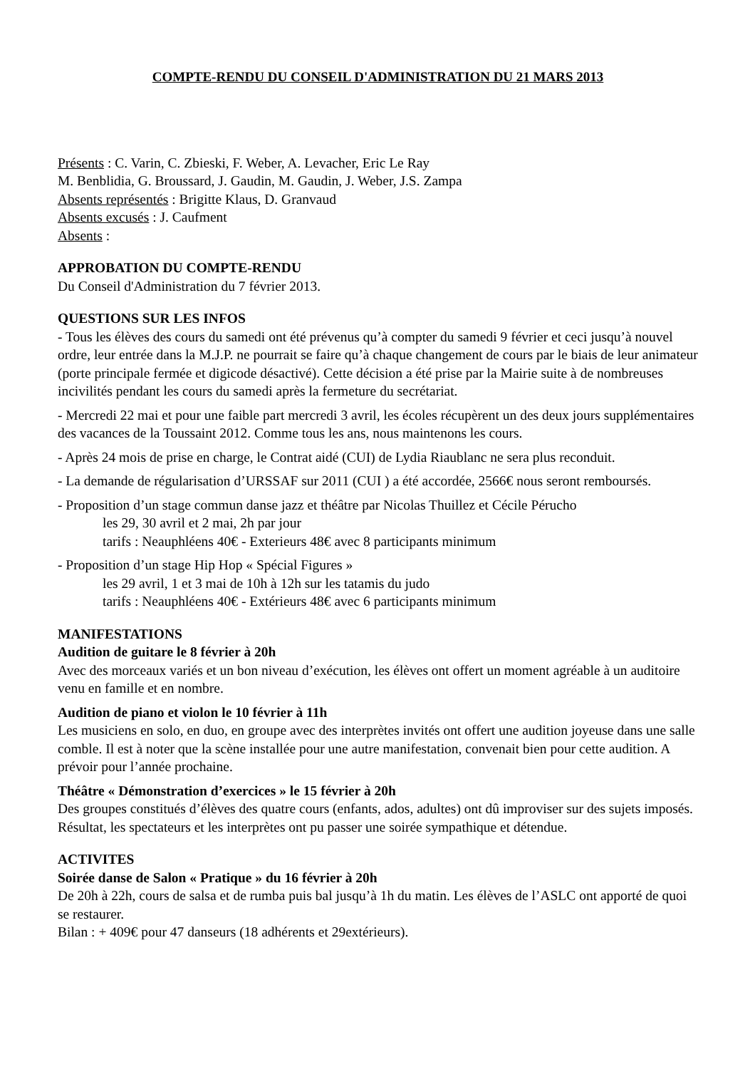COMPTE-RENDU DU CONSEIL D'ADMINISTRATION DU 21 MARS 2013
Présents : C. Varin, C. Zbieski, F. Weber, A. Levacher, Eric Le Ray
M. Benblidia, G. Broussard, J. Gaudin, M. Gaudin, J. Weber, J.S. Zampa
Absents représentés : Brigitte Klaus, D. Granvaud
Absents excusés : J. Caufment
Absents :
APPROBATION DU COMPTE-RENDU
Du Conseil d'Administration du 7 février 2013.
QUESTIONS SUR LES INFOS
- Tous les élèves des cours du samedi ont été prévenus qu’à compter du samedi 9 février et ceci jusqu’à nouvel ordre, leur entrée dans la M.J.P. ne pourrait se faire qu’à chaque changement de cours par le biais de leur animateur (porte principale fermée et digicode désactivé). Cette décision a été prise par la Mairie suite à de nombreuses incivilités pendant les cours du samedi après la fermeture du secrétariat.
- Mercredi 22 mai et pour une faible part mercredi 3 avril, les écoles récupèrent un des deux jours supplémentaires des vacances de la Toussaint 2012. Comme tous les ans, nous maintenons les cours.
- Après 24 mois de prise en charge, le Contrat aidé (CUI) de Lydia Riaublanc ne sera plus reconduit.
- La demande de régularisation d’URSSAF sur 2011 (CUI ) a été accordée, 2566€ nous seront remboursés.
- Proposition d’un stage commun danse jazz et théâtre par Nicolas Thuillez et Cécile Pérucho
les 29, 30 avril et 2 mai, 2h par jour
tarifs : Neauphléens 40€ - Exterieurs 48€ avec 8 participants minimum
- Proposition d’un stage Hip Hop « Spécial Figures »
les 29 avril, 1 et 3 mai de 10h à 12h sur les tatamis du judo
tarifs : Neauphléens 40€ - Extérieurs 48€ avec 6 participants minimum
MANIFESTATIONS
Audition de guitare le 8 février à 20h
Avec des morceaux variés et un bon niveau d’exécution, les élèves ont offert un moment agréable à un auditoire venu en famille et en nombre.
Audition de piano et violon le 10 février à 11h
Les musiciens en solo, en duo, en groupe avec des interprètes invités ont offert une audition joyeuse dans une salle comble. Il est à noter que la scène installée pour une autre manifestation, convenait bien pour cette audition. A prévoir pour l’année prochaine.
Théâtre « Démonstration d’exercices » le 15 février à 20h
Des groupes constitués d’élèves des quatre cours (enfants, ados, adultes) ont dû improviser sur des sujets imposés. Résultat, les spectateurs et les interprètes ont pu passer une soirée sympathique et détendue.
ACTIVITES
Soirée danse de Salon « Pratique » du 16 février à 20h
De 20h à 22h, cours de salsa et de rumba puis bal jusqu’à 1h du matin. Les élèves de l’ASLC ont apporté de quoi se restaurer.
Bilan : + 409€ pour 47 danseurs (18 adhérents et 29extérieurs).